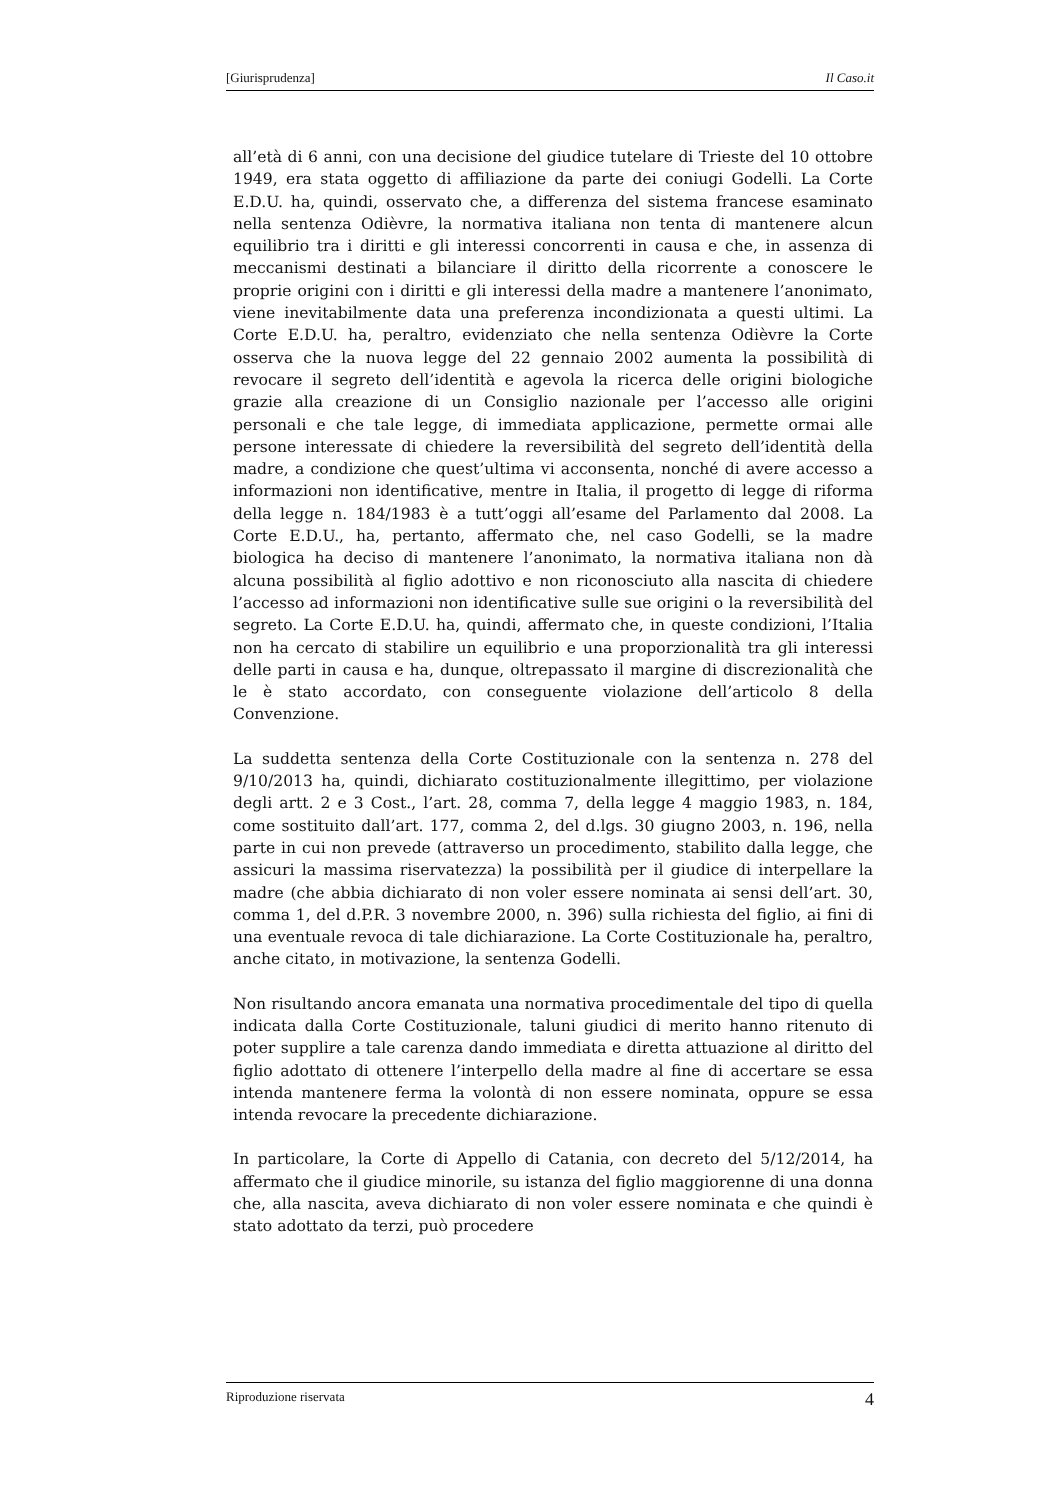[Giurisprudenza] Il Caso.it
all’età di 6 anni, con una decisione del giudice tutelare di Trieste del 10 ottobre 1949, era stata oggetto di affiliazione da parte dei coniugi Godelli. La Corte E.D.U. ha, quindi, osservato che, a differenza del sistema francese esaminato nella sentenza Odièvre, la normativa italiana non tenta di mantenere alcun equilibrio tra i diritti e gli interessi concorrenti in causa e che, in assenza di meccanismi destinati a bilanciare il diritto della ricorrente a conoscere le proprie origini con i diritti e gli interessi della madre a mantenere l’anonimato, viene inevitabilmente data una preferenza incondizionata a questi ultimi. La Corte E.D.U. ha, peraltro, evidenziato che nella sentenza Odièvre la Corte osserva che la nuova legge del 22 gennaio 2002 aumenta la possibilità di revocare il segreto dell’identità e agevola la ricerca delle origini biologiche grazie alla creazione di un Consiglio nazionale per l’accesso alle origini personali e che tale legge, di immediata applicazione, permette ormai alle persone interessate di chiedere la reversibilità del segreto dell’identità della madre, a condizione che quest’ultima vi acconsenta, nonché di avere accesso a informazioni non identificative, mentre in Italia, il progetto di legge di riforma della legge n. 184/1983 è a tutt’oggi all’esame del Parlamento dal 2008. La Corte E.D.U., ha, pertanto, affermato che, nel caso Godelli, se la madre biologica ha deciso di mantenere l’anonimato, la normativa italiana non dà alcuna possibilità al figlio adottivo e non riconosciuto alla nascita di chiedere l’accesso ad informazioni non identificative sulle sue origini o la reversibilità del segreto. La Corte E.D.U. ha, quindi, affermato che, in queste condizioni, l’Italia non ha cercato di stabilire un equilibrio e una proporzionalità tra gli interessi delle parti in causa e ha, dunque, oltrepassato il margine di discrezionalità che le è stato accordato, con conseguente violazione dell’articolo 8 della Convenzione.
La suddetta sentenza della Corte Costituzionale con la sentenza n. 278 del 9/10/2013 ha, quindi, dichiarato costituzionalmente illegittimo, per violazione degli artt. 2 e 3 Cost., l’art. 28, comma 7, della legge 4 maggio 1983, n. 184, come sostituito dall’art. 177, comma 2, del d.lgs. 30 giugno 2003, n. 196, nella parte in cui non prevede (attraverso un procedimento, stabilito dalla legge, che assicuri la massima riservatezza) la possibilità per il giudice di interpellare la madre (che abbia dichiarato di non voler essere nominata ai sensi dell’art. 30, comma 1, del d.P.R. 3 novembre 2000, n. 396) sulla richiesta del figlio, ai fini di una eventuale revoca di tale dichiarazione. La Corte Costituzionale ha, peraltro, anche citato, in motivazione, la sentenza Godelli.
Non risultando ancora emanata una normativa procedimentale del tipo di quella indicata dalla Corte Costituzionale, taluni giudici di merito hanno ritenuto di poter supplire a tale carenza dando immediata e diretta attuazione al diritto del figlio adottato di ottenere l’interpello della madre al fine di accertare se essa intenda mantenere ferma la volontà di non essere nominata, oppure se essa intenda revocare la precedente dichiarazione.
In particolare, la Corte di Appello di Catania, con decreto del 5/12/2014, ha affermato che il giudice minorile, su istanza del figlio maggiorenne di una donna che, alla nascita, aveva dichiarato di non voler essere nominata e che quindi è stato adottato da terzi, può procedere
Riproduzione riservata 4